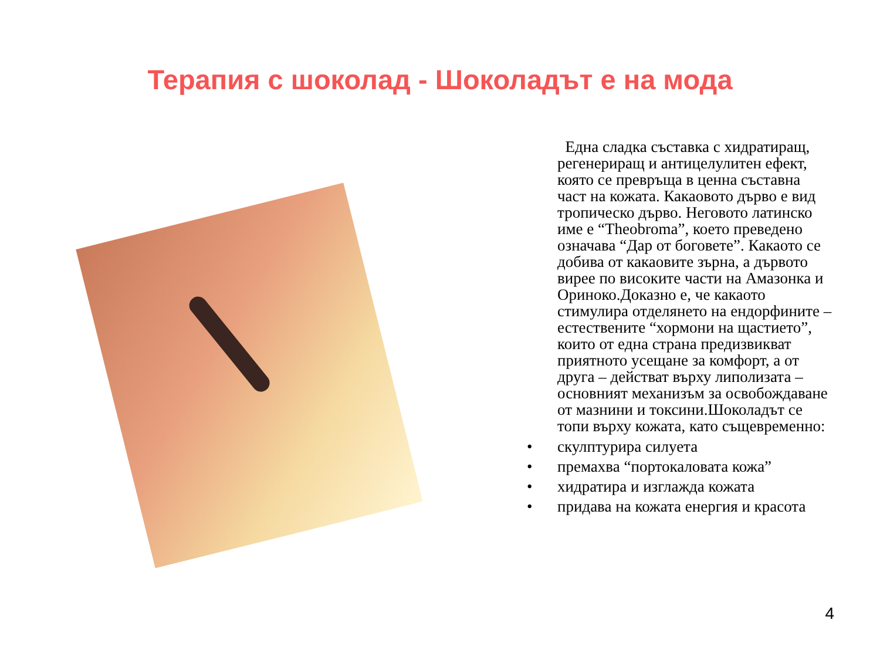Терапия с шоколад - Шоколадът е на мода
Една сладка съставка с хидратиращ, регенериращ и антицелулитен ефект, която се превръща в ценна съставна част на кожата. Какаовото дърво е вид тропическо дърво. Неговото латинско име е “Theobroma”, което преведено означава “Дар от боговете”. Какаото се добива от какаовите зърна, а дървото вирее по високите части на Амазонка и Ориноко.Доказно е, че какаото стимулира отделянето на ендорфините – естествените “хормони на щастието”, които от една страна предизвикват приятното усещане за комфорт, а от друга – действат върху липолизата – основният механизъм за освобождаване от мазнини и токсини.Шоколадът се топи върху кожата, като същевременно:
• скулптурира силуета
• премахва “портокаловата кожа”
• хидратира и изглажда кожата
• придава на кожата енергия и красота
4